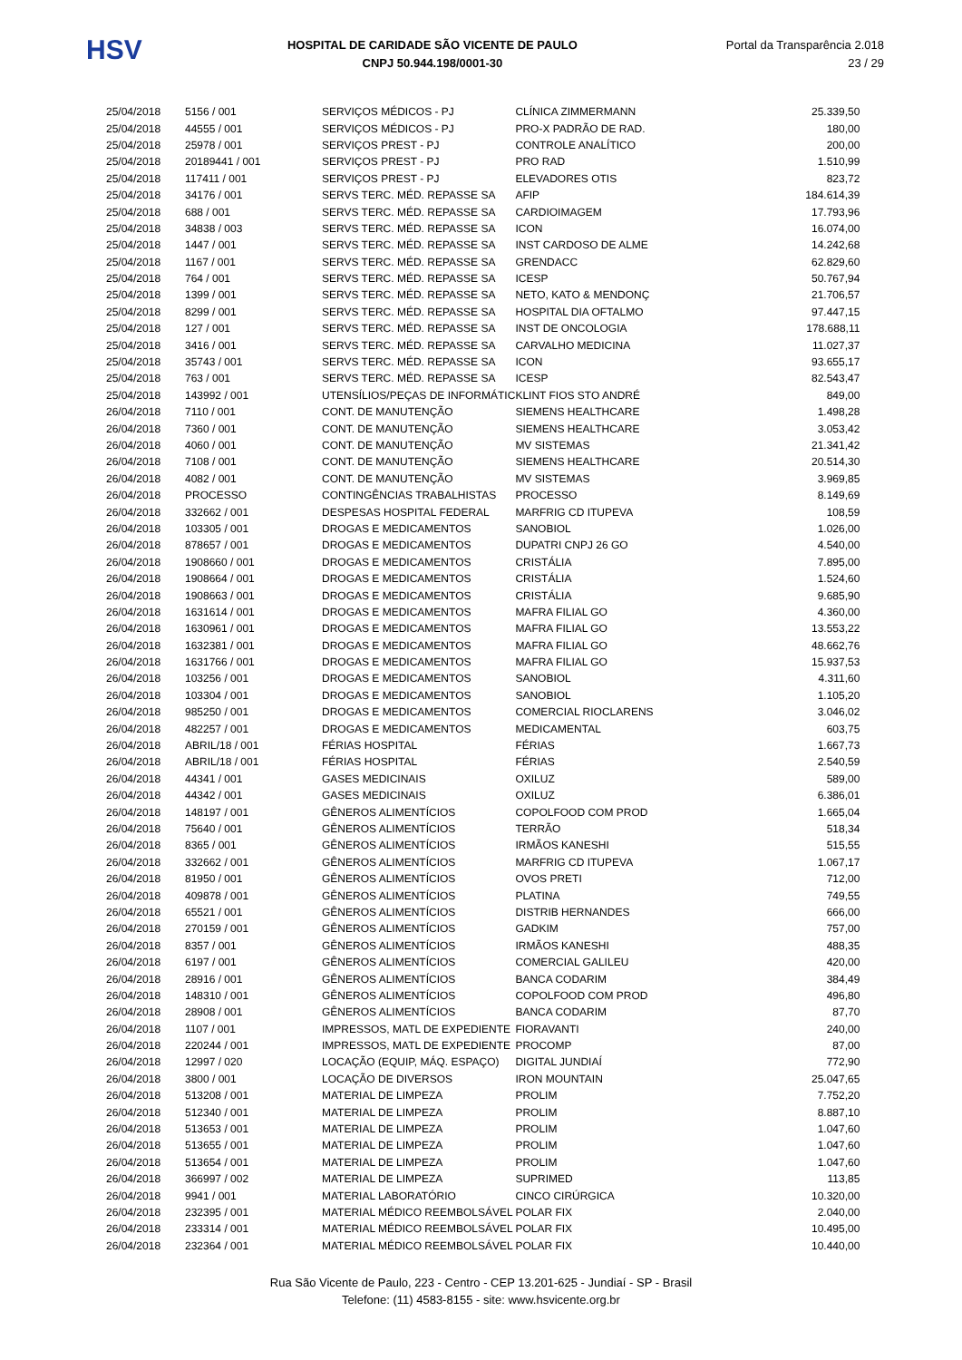HSV
HOSPITAL DE CARIDADE SÃO VICENTE DE PAULO
CNPJ 50.944.198/0001-30
Portal da Transparência 2.018
23 / 29
| 25/04/2018 | 5156 / 001 | SERVIÇOS MÉDICOS - PJ | CLÍNICA ZIMMERMANN | 25.339,50 |
| 25/04/2018 | 44555 / 001 | SERVIÇOS MÉDICOS - PJ | PRO-X PADRÃO DE RAD. | 180,00 |
| 25/04/2018 | 25978 / 001 | SERVIÇOS PREST - PJ | CONTROLE ANALÍTICO | 200,00 |
| 25/04/2018 | 20189441 / 001 | SERVIÇOS PREST - PJ | PRO RAD | 1.510,99 |
| 25/04/2018 | 117411 / 001 | SERVIÇOS PREST - PJ | ELEVADORES OTIS | 823,72 |
| 25/04/2018 | 34176 / 001 | SERVS TERC. MÉD. REPASSE SA | AFIP | 184.614,39 |
| 25/04/2018 | 688 / 001 | SERVS TERC. MÉD. REPASSE SA | CARDIOIMAGEM | 17.793,96 |
| 25/04/2018 | 34838 / 003 | SERVS TERC. MÉD. REPASSE SA | ICON | 16.074,00 |
| 25/04/2018 | 1447 / 001 | SERVS TERC. MÉD. REPASSE SA | INST CARDOSO DE ALME | 14.242,68 |
| 25/04/2018 | 1167 / 001 | SERVS TERC. MÉD. REPASSE SA | GRENDACC | 62.829,60 |
| 25/04/2018 | 764 / 001 | SERVS TERC. MÉD. REPASSE SA | ICESP | 50.767,94 |
| 25/04/2018 | 1399 / 001 | SERVS TERC. MÉD. REPASSE SA | NETO, KATO & MENDONÇ | 21.706,57 |
| 25/04/2018 | 8299 / 001 | SERVS TERC. MÉD. REPASSE SA | HOSPITAL DIA OFTALMO | 97.447,15 |
| 25/04/2018 | 127 / 001 | SERVS TERC. MÉD. REPASSE SA | INST DE ONCOLOGIA | 178.688,11 |
| 25/04/2018 | 3416 / 001 | SERVS TERC. MÉD. REPASSE SA | CARVALHO MEDICINA | 11.027,37 |
| 25/04/2018 | 35743 / 001 | SERVS TERC. MÉD. REPASSE SA | ICON | 93.655,17 |
| 25/04/2018 | 763 / 001 | SERVS TERC. MÉD. REPASSE SA | ICESP | 82.543,47 |
| 25/04/2018 | 143992 / 001 | UTENSÍLIOS/PEÇAS DE INFORMÁTIC | KLINT FIOS STO ANDRÉ | 849,00 |
| 26/04/2018 | 7110 / 001 | CONT. DE MANUTENÇÃO | SIEMENS HEALTHCARE | 1.498,28 |
| 26/04/2018 | 7360 / 001 | CONT. DE MANUTENÇÃO | SIEMENS HEALTHCARE | 3.053,42 |
| 26/04/2018 | 4060 / 001 | CONT. DE MANUTENÇÃO | MV SISTEMAS | 21.341,42 |
| 26/04/2018 | 7108 / 001 | CONT. DE MANUTENÇÃO | SIEMENS HEALTHCARE | 20.514,30 |
| 26/04/2018 | 4082 / 001 | CONT. DE MANUTENÇÃO | MV SISTEMAS | 3.969,85 |
| 26/04/2018 | PROCESSO | CONTINGÊNCIAS TRABALHISTAS | PROCESSO | 8.149,69 |
| 26/04/2018 | 332662 / 001 | DESPESAS HOSPITAL FEDERAL | MARFRIG CD ITUPEVA | 108,59 |
| 26/04/2018 | 103305 / 001 | DROGAS E MEDICAMENTOS | SANOBIOL | 1.026,00 |
| 26/04/2018 | 878657 / 001 | DROGAS E MEDICAMENTOS | DUPATRI CNPJ 26 GO | 4.540,00 |
| 26/04/2018 | 1908660 / 001 | DROGAS E MEDICAMENTOS | CRISTÁLIA | 7.895,00 |
| 26/04/2018 | 1908664 / 001 | DROGAS E MEDICAMENTOS | CRISTÁLIA | 1.524,60 |
| 26/04/2018 | 1908663 / 001 | DROGAS E MEDICAMENTOS | CRISTÁLIA | 9.685,90 |
| 26/04/2018 | 1631614 / 001 | DROGAS E MEDICAMENTOS | MAFRA FILIAL GO | 4.360,00 |
| 26/04/2018 | 1630961 / 001 | DROGAS E MEDICAMENTOS | MAFRA FILIAL GO | 13.553,22 |
| 26/04/2018 | 1632381 / 001 | DROGAS E MEDICAMENTOS | MAFRA FILIAL GO | 48.662,76 |
| 26/04/2018 | 1631766 / 001 | DROGAS E MEDICAMENTOS | MAFRA FILIAL GO | 15.937,53 |
| 26/04/2018 | 103256 / 001 | DROGAS E MEDICAMENTOS | SANOBIOL | 4.311,60 |
| 26/04/2018 | 103304 / 001 | DROGAS E MEDICAMENTOS | SANOBIOL | 1.105,20 |
| 26/04/2018 | 985250 / 001 | DROGAS E MEDICAMENTOS | COMERCIAL RIOCLARENS | 3.046,02 |
| 26/04/2018 | 482257 / 001 | DROGAS E MEDICAMENTOS | MEDICAMENTAL | 603,75 |
| 26/04/2018 | ABRIL/18 / 001 | FÉRIAS HOSPITAL | FÉRIAS | 1.667,73 |
| 26/04/2018 | ABRIL/18 / 001 | FÉRIAS HOSPITAL | FÉRIAS | 2.540,59 |
| 26/04/2018 | 44341 / 001 | GASES MEDICINAIS | OXILUZ | 589,00 |
| 26/04/2018 | 44342 / 001 | GASES MEDICINAIS | OXILUZ | 6.386,01 |
| 26/04/2018 | 148197 / 001 | GÊNEROS ALIMENTÍCIOS | COPOLFOOD COM PROD | 1.665,04 |
| 26/04/2018 | 75640 / 001 | GÊNEROS ALIMENTÍCIOS | TERRÃO | 518,34 |
| 26/04/2018 | 8365 / 001 | GÊNEROS ALIMENTÍCIOS | IRMÃOS KANESHI | 515,55 |
| 26/04/2018 | 332662 / 001 | GÊNEROS ALIMENTÍCIOS | MARFRIG CD ITUPEVA | 1.067,17 |
| 26/04/2018 | 81950 / 001 | GÊNEROS ALIMENTÍCIOS | OVOS PRETI | 712,00 |
| 26/04/2018 | 409878 / 001 | GÊNEROS ALIMENTÍCIOS | PLATINA | 749,55 |
| 26/04/2018 | 65521 / 001 | GÊNEROS ALIMENTÍCIOS | DISTRIB HERNANDES | 666,00 |
| 26/04/2018 | 270159 / 001 | GÊNEROS ALIMENTÍCIOS | GADKIM | 757,00 |
| 26/04/2018 | 8357 / 001 | GÊNEROS ALIMENTÍCIOS | IRMÃOS KANESHI | 488,35 |
| 26/04/2018 | 6197 / 001 | GÊNEROS ALIMENTÍCIOS | COMERCIAL GALILEU | 420,00 |
| 26/04/2018 | 28916 / 001 | GÊNEROS ALIMENTÍCIOS | BANCA CODARIM | 384,49 |
| 26/04/2018 | 148310 / 001 | GÊNEROS ALIMENTÍCIOS | COPOLFOOD COM PROD | 496,80 |
| 26/04/2018 | 28908 / 001 | GÊNEROS ALIMENTÍCIOS | BANCA CODARIM | 87,70 |
| 26/04/2018 | 1107 / 001 | IMPRESSOS, MATL DE EXPEDIENTE | FIORAVANTI | 240,00 |
| 26/04/2018 | 220244 / 001 | IMPRESSOS, MATL DE EXPEDIENTE | PROCOMP | 87,00 |
| 26/04/2018 | 12997 / 020 | LOCAÇÃO (EQUIP, MÁQ. ESPAÇO) | DIGITAL JUNDIAÍ | 772,90 |
| 26/04/2018 | 3800 / 001 | LOCAÇÃO DE DIVERSOS | IRON MOUNTAIN | 25.047,65 |
| 26/04/2018 | 513208 / 001 | MATERIAL DE LIMPEZA | PROLIM | 7.752,20 |
| 26/04/2018 | 512340 / 001 | MATERIAL DE LIMPEZA | PROLIM | 8.887,10 |
| 26/04/2018 | 513653 / 001 | MATERIAL DE LIMPEZA | PROLIM | 1.047,60 |
| 26/04/2018 | 513655 / 001 | MATERIAL DE LIMPEZA | PROLIM | 1.047,60 |
| 26/04/2018 | 513654 / 001 | MATERIAL DE LIMPEZA | PROLIM | 1.047,60 |
| 26/04/2018 | 366997 / 002 | MATERIAL DE LIMPEZA | SUPRIMED | 113,85 |
| 26/04/2018 | 9941 / 001 | MATERIAL LABORATÓRIO | CINCO CIRÚRGICA | 10.320,00 |
| 26/04/2018 | 232395 / 001 | MATERIAL MÉDICO REEMBOLSÁVEL | POLAR FIX | 2.040,00 |
| 26/04/2018 | 233314 / 001 | MATERIAL MÉDICO REEMBOLSÁVEL | POLAR FIX | 10.495,00 |
| 26/04/2018 | 232364 / 001 | MATERIAL MÉDICO REEMBOLSÁVEL | POLAR FIX | 10.440,00 |
Rua São Vicente de Paulo, 223 - Centro - CEP 13.201-625 - Jundiaí - SP - Brasil
Telefone: (11) 4583-8155 - site: www.hsvicente.org.br